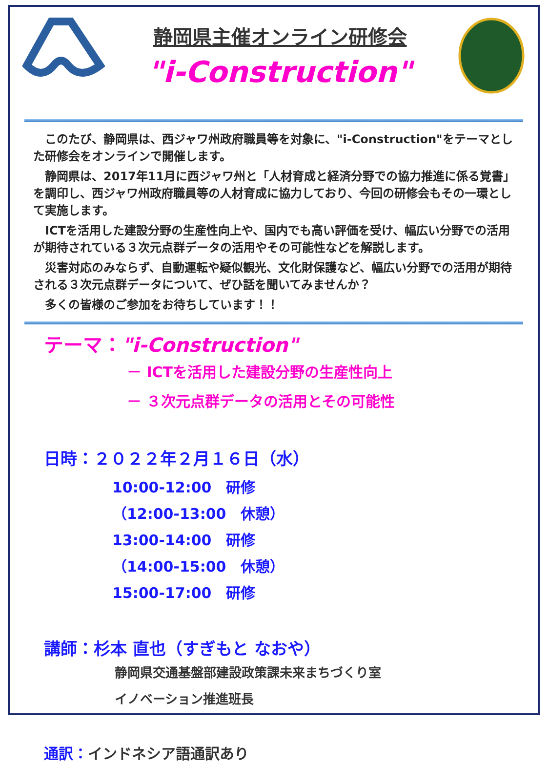静岡県主催オンライン研修会
"i-Construction"
このたび、静岡県は、西ジャワ州政府職員等を対象に、"i-Construction"をテーマとした研修会をオンラインで開催します。
静岡県は、2017年11月に西ジャワ州と「人材育成と経済分野での協力推進に係る覚書」を調印し、西ジャワ州政府職員等の人材育成に協力しており、今回の研修会もその一環として実施します。
ICTを活用した建設分野の生産性向上や、国内でも高い評価を受け、幅広い分野での活用が期待されている３次元点群データの活用やその可能性などを解説します。
災害対応のみならず、自動運転や疑似観光、文化財保護など、幅広い分野での活用が期待される３次元点群データについて、ぜひ話を聞いてみませんか？
多くの皆様のご参加をお待ちしています！！
テーマ："i-Construction"
－ ICTを活用した建設分野の生産性向上
－ ３次元点群データの活用とその可能性
日時：２０２２年２月１６日（水）
10:00-12:00　研修
（12:00-13:00　休憩）
13:00-14:00　研修
（14:00-15:00　休憩）
15:00-17:00　研修
講師：杉本 直也（すぎもと なおや）
静岡県交通基盤部建設政策課未来まちづくり室
イノベーション推進班長
通訳：インドネシア語通訳あり